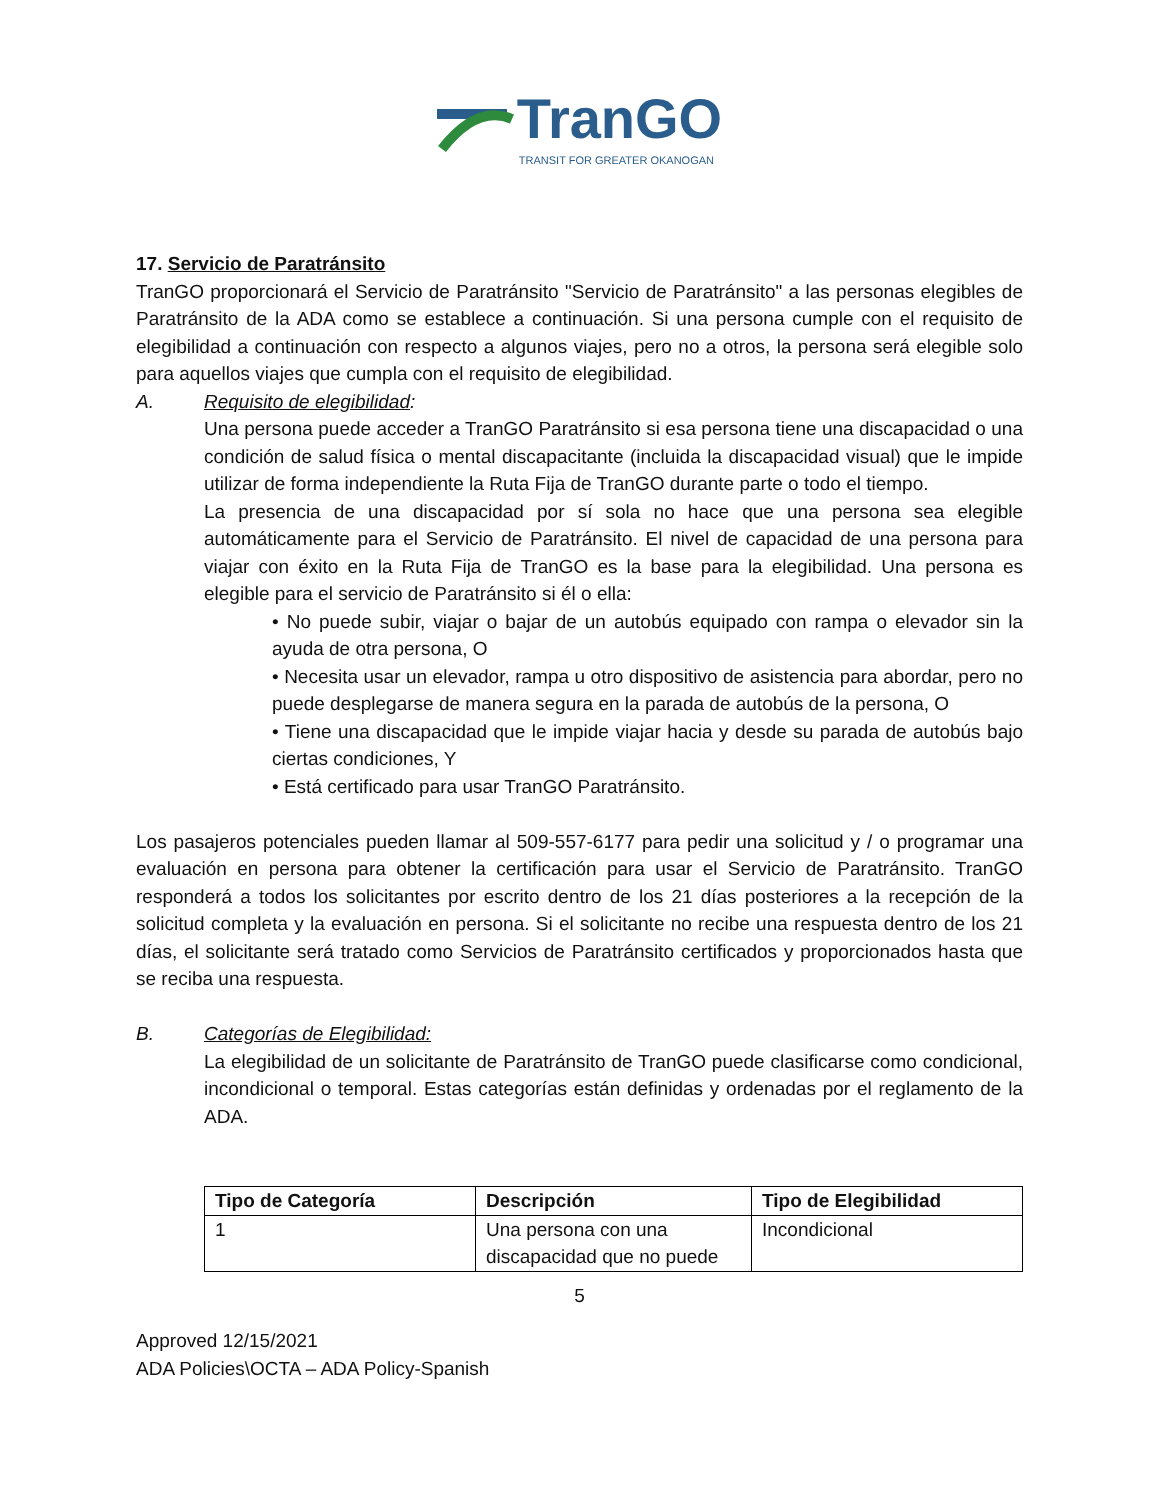TranGO
TRANSIT FOR GREATER OKANOGAN
17. Servicio de Paratránsito
TranGO proporcionará el Servicio de Paratránsito "Servicio de Paratránsito" a las personas elegibles de Paratránsito de la ADA como se establece a continuación. Si una persona cumple con el requisito de elegibilidad a continuación con respecto a algunos viajes, pero no a otros, la persona será elegible solo para aquellos viajes que cumpla con el requisito de elegibilidad.
A. Requisito de elegibilidad:
Una persona puede acceder a TranGO Paratránsito si esa persona tiene una discapacidad o una condición de salud física o mental discapacitante (incluida la discapacidad visual) que le impide utilizar de forma independiente la Ruta Fija de TranGO durante parte o todo el tiempo.
La presencia de una discapacidad por sí sola no hace que una persona sea elegible automáticamente para el Servicio de Paratránsito. El nivel de capacidad de una persona para viajar con éxito en la Ruta Fija de TranGO es la base para la elegibilidad. Una persona es elegible para el servicio de Paratránsito si él o ella:
• No puede subir, viajar o bajar de un autobús equipado con rampa o elevador sin la ayuda de otra persona, O
• Necesita usar un elevador, rampa u otro dispositivo de asistencia para abordar, pero no puede desplegarse de manera segura en la parada de autobús de la persona, O
• Tiene una discapacidad que le impide viajar hacia y desde su parada de autobús bajo ciertas condiciones, Y
• Está certificado para usar TranGO Paratránsito.
Los pasajeros potenciales pueden llamar al 509-557-6177 para pedir una solicitud y / o programar una evaluación en persona para obtener la certificación para usar el Servicio de Paratránsito. TranGO responderá a todos los solicitantes por escrito dentro de los 21 días posteriores a la recepción de la solicitud completa y la evaluación en persona. Si el solicitante no recibe una respuesta dentro de los 21 días, el solicitante será tratado como Servicios de Paratránsito certificados y proporcionados hasta que se reciba una respuesta.
B. Categorías de Elegibilidad:
La elegibilidad de un solicitante de Paratránsito de TranGO puede clasificarse como condicional, incondicional o temporal. Estas categorías están definidas y ordenadas por el reglamento de la ADA.
| Tipo de Categoría | Descripción | Tipo de Elegibilidad |
| --- | --- | --- |
| 1 | Una persona con una discapacidad que no puede | Incondicional |
5
Approved 12/15/2021
ADA Policies\OCTA – ADA Policy-Spanish